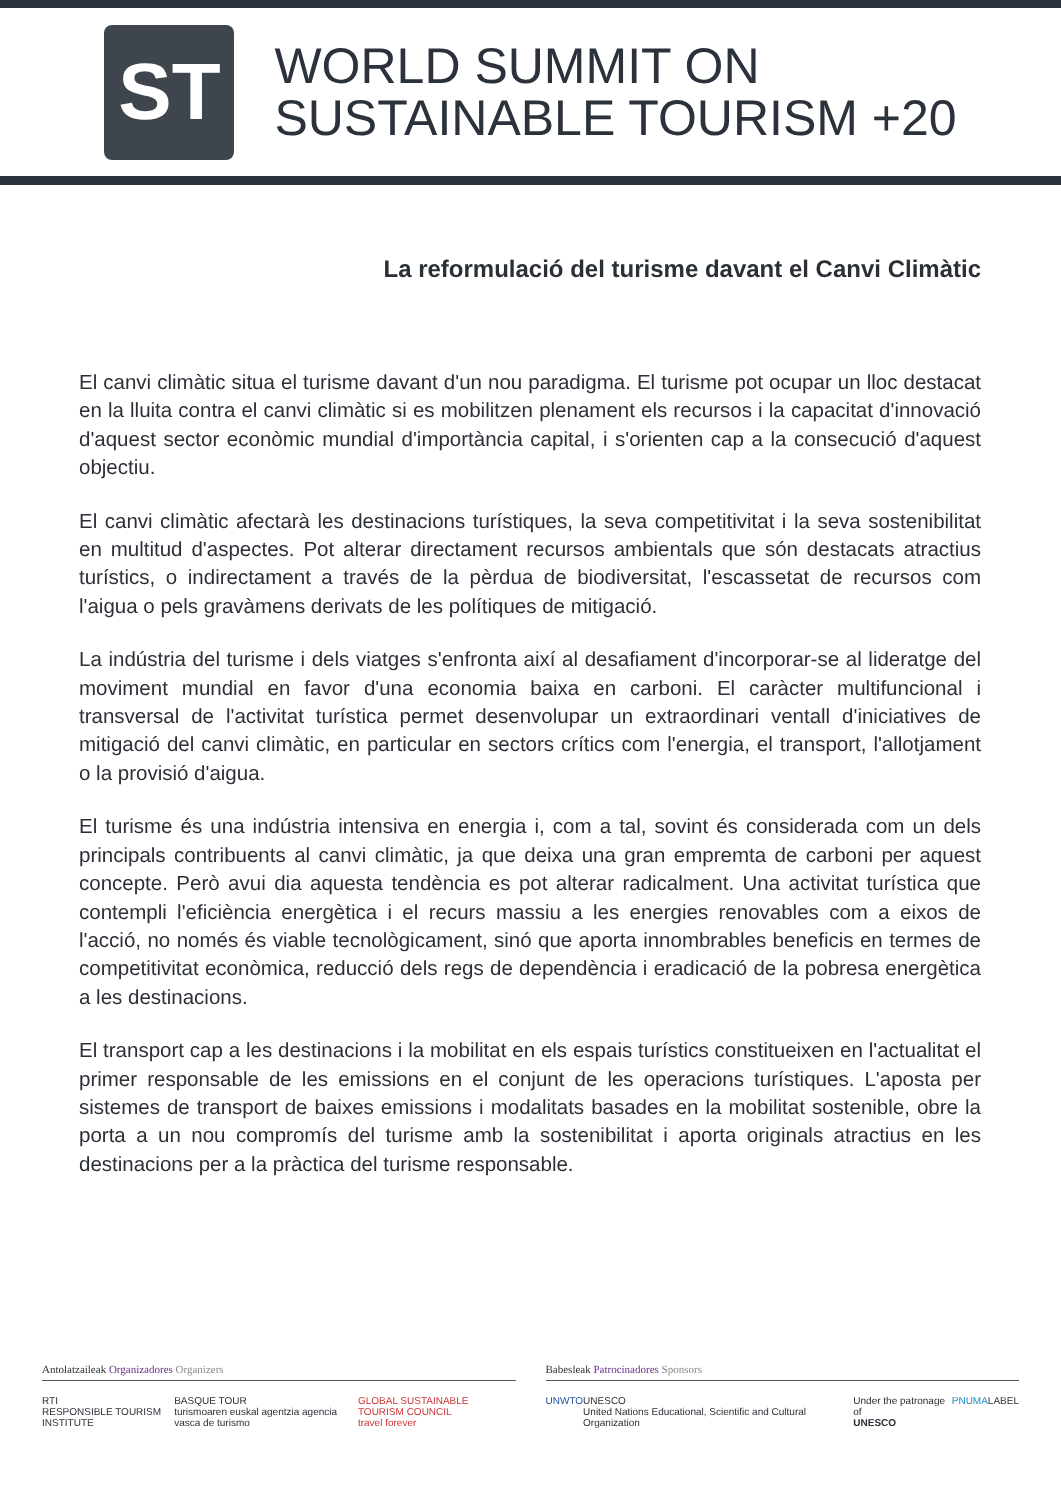ST
WORLD SUMMIT ON
SUSTAINABLE TOURISM +20
La reformulació del turisme davant el Canvi Climàtic
El canvi climàtic situa el turisme davant d'un nou paradigma. El turisme pot ocupar un lloc destacat en la lluita contra el canvi climàtic si es mobilitzen plenament els recursos i la capacitat d'innovació d'aquest sector econòmic mundial d'importància capital, i s'orienten cap a la consecució d'aquest objectiu.
El canvi climàtic afectarà les destinacions turístiques, la seva competitivitat i la seva sostenibilitat en multitud d'aspectes. Pot alterar directament recursos ambientals que són destacats atractius turístics, o indirectament a través de la pèrdua de biodiversitat, l'escassetat de recursos com l'aigua o pels gravàmens derivats de les polítiques de mitigació.
La indústria del turisme i dels viatges s'enfronta així al desafiament d'incorporar-se al lideratge del moviment mundial en favor d'una economia baixa en carboni. El caràcter multifuncional i transversal de l'activitat turística permet desenvolupar un extraordinari ventall d'iniciatives de mitigació del canvi climàtic, en particular en sectors crítics com l'energia, el transport, l'allotjament o la provisió d'aigua.
El turisme és una indústria intensiva en energia i, com a tal, sovint és considerada com un dels principals contribuents al canvi climàtic, ja que deixa una gran empremta de carboni per aquest concepte. Però avui dia aquesta tendència es pot alterar radicalment. Una activitat turística que contempli l'eficiència energètica i el recurs massiu a les energies renovables com a eixos de l'acció, no només és viable tecnològicament, sinó que aporta innombrables beneficis en termes de competitivitat econòmica, reducció dels regs de dependència i eradicació de la pobresa energètica a les destinacions.
El transport cap a les destinacions i la mobilitat en els espais turístics constitueixen en l'actualitat el primer responsable de les emissions en el conjunt de les operacions turístiques. L'aposta per sistemes de transport de baixes emissions i modalitats basades en la mobilitat sostenible, obre la porta a un nou compromís del turisme amb la sostenibilitat i aporta originals atractius en les destinacions per a la pràctica del turisme responsable.
Antolatzaileak Organizadores Organizers
RTI
RESPONSIBLE TOURISM INSTITUTE BASQUE TOUR
turismoaren euskal agentzia agencia vasca de turismo GLOBAL SUSTAINABLE TOURISM COUNCIL
travel forever
Babesleak Patrocinadores Sponsors
UNWTO UNESCO
United Nations Educational, Scientific and Cultural Organization Under the patronage of
UNESCO PNUMA LABEL